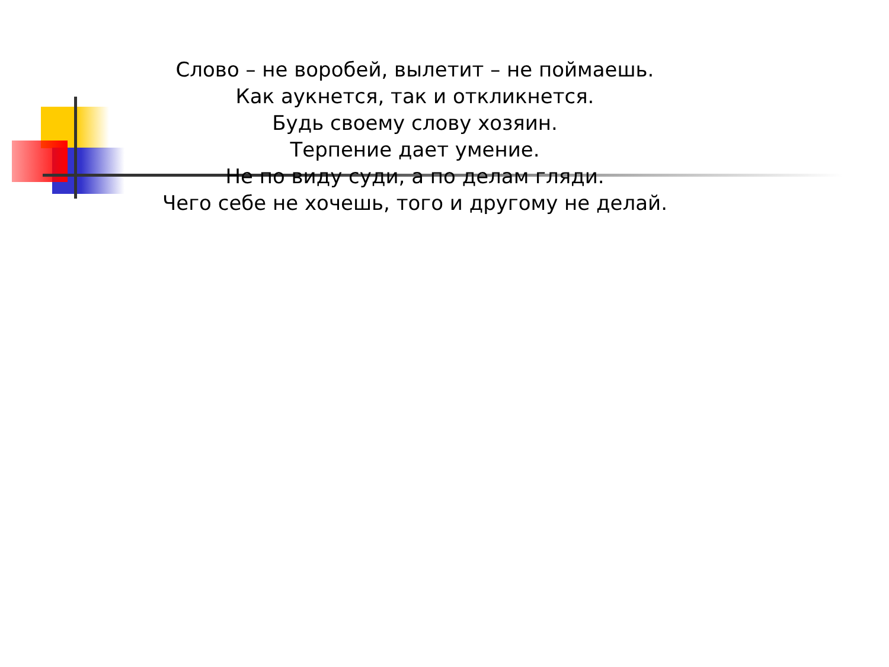Слово – не воробей, вылетит – не поймаешь.
Как аукнется, так и откликнется.
Будь своему слову хозяин.
Терпение дает умение.
Не по виду суди, а по делам гляди.
Чего себе не хочешь, того и другому не делай.